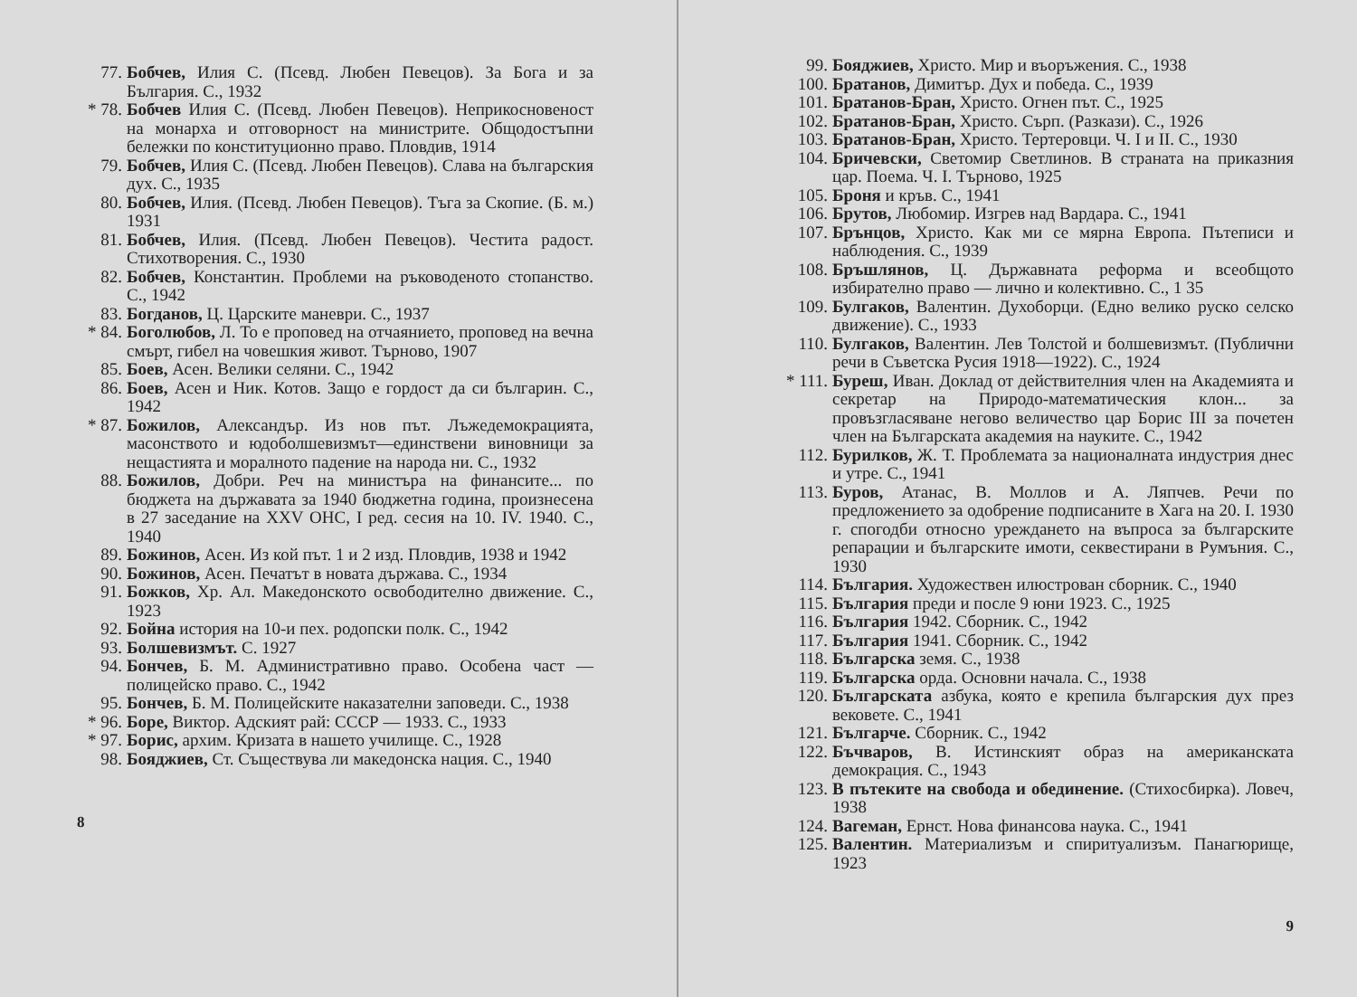77. Бобчев, Илия С. (Псевд. Любен Певецов). За Бога и за България. С., 1932
* 78. Бобчев Илия С. (Псевд. Любен Певецов). Неприкосновеност на монарха и отговорност на министрите. Общодостъпни бележки по конституционно право. Пловдив, 1914
79. Бобчев, Илия С. (Псевд. Любен Певецов). Слава на българския дух. С., 1935
80. Бобчев, Илия. (Псевд. Любен Певецов). Тъга за Скопие. (Б. м.) 1931
81. Бобчев, Илия. (Псевд. Любен Певецов). Честита радост. Стихотворения. С., 1930
82. Бобчев, Константин. Проблеми на ръководеното стопанство. С., 1942
83. Богданов, Ц. Царските маневри. С., 1937
* 84. Боголюбов, Л. То е проповед на отчаянието, проповед на вечна смърт, гибел на човешкия живот. Търново, 1907
85. Боев, Асен. Велики селяни. С., 1942
86. Боев, Асен и Ник. Котов. Защо е гордост да си българин. С., 1942
* 87. Божилов, Александър. Из нов път. Лъжедемокрацията, масонството и юдоболшевизмът—единствени виновници за нещастията и моралното падение на народа ни. С., 1932
88. Божилов, Добри. Реч на министъра на финансите... по бюджета на държавата за 1940 бюджетна година, произнесена в 27 заседание на XXV ОНС, I ред. сесия на 10. IV. 1940. С., 1940
89. Божинов, Асен. Из кой път. 1 и 2 изд. Пловдив, 1938 и 1942
90. Божинов, Асен. Печатът в новата държава. С., 1934
91. Божков, Хр. Ал. Македонското освободително движение. С., 1923
92. Бойна история на 10-и пех. родопски полк. С., 1942
93. Болшевизмът. С. 1927
94. Бончев, Б. М. Административно право. Особена част — полицейско право. С., 1942
95. Бончев, Б. М. Полицейските наказателни заповеди. С., 1938
* 96. Боре, Виктор. Адският рай: СССР — 1933. С., 1933
* 97. Борис, архим. Кризата в нашето училище. С., 1928
98. Бояджиев, Ст. Съществува ли македонска нация. С., 1940
8
99. Бояджиев, Христо. Мир и въоръжения. С., 1938
100. Братанов, Димитър. Дух и победа. С., 1939
101. Братанов-Бран, Христо. Огнен път. С., 1925
102. Братанов-Бран, Христо. Сърп. (Разкази). С., 1926
103. Братанов-Бран, Христо. Тертеровци. Ч. I и II. С., 1930
104. Бричевски, Светомир Светлинов. В страната на приказния цар. Поема. Ч. I. Търново, 1925
105. Броня и кръв. С., 1941
106. Брутов, Любомир. Изгрев над Вардара. С., 1941
107. Брънцов, Христо. Как ми се мярна Европа. Пътеписи и наблюдения. С., 1939
108. Бръшлянов, Ц. Държавната реформа и всеобщото избирателно право — лично и колективно. С., 1 35
109. Булгаков, Валентин. Духоборци. (Едно велико руско селско движение). С., 1933
110. Булгаков, Валентин. Лев Толстой и болшевизмът. (Публични речи в Съветска Русия 1918—1922). С., 1924
* 111. Буреш, Иван. Доклад от действителния член на Академията и секретар на Природо-математическия клон... за провъзгласяване негово величество цар Борис III за почетен член на Българската академия на науките. С., 1942
112. Бурилков, Ж. Т. Проблемата за националната индустрия днес и утре. С., 1941
113. Буров, Атанас, В. Моллов и А. Ляпчев. Речи по предложението за одобрение подписаните в Хага на 20. I. 1930 г. спогодби относно уреждането на въпроса за българските репарации и българските имоти, секвестирани в Румъния. С., 1930
114. България. Художествен илюстрован сборник. С., 1940
115. България преди и после 9 юни 1923. С., 1925
116. България 1942. Сборник. С., 1942
117. България 1941. Сборник. С., 1942
118. Българска земя. С., 1938
119. Българска орда. Основни начала. С., 1938
120. Българската азбука, която е крепила българския дух през вековете. С., 1941
121. Българче. Сборник. С., 1942
122. Бъчваров, В. Истинският образ на американската демокрация. С., 1943
123. В пътеките на свобода и обединение. (Стихосбирка). Ловеч, 1938
124. Вагеман, Ернст. Нова финансова наука. С., 1941
125. Валентин. Материализъм и спиритуализъм. Панагюрище, 1923
9